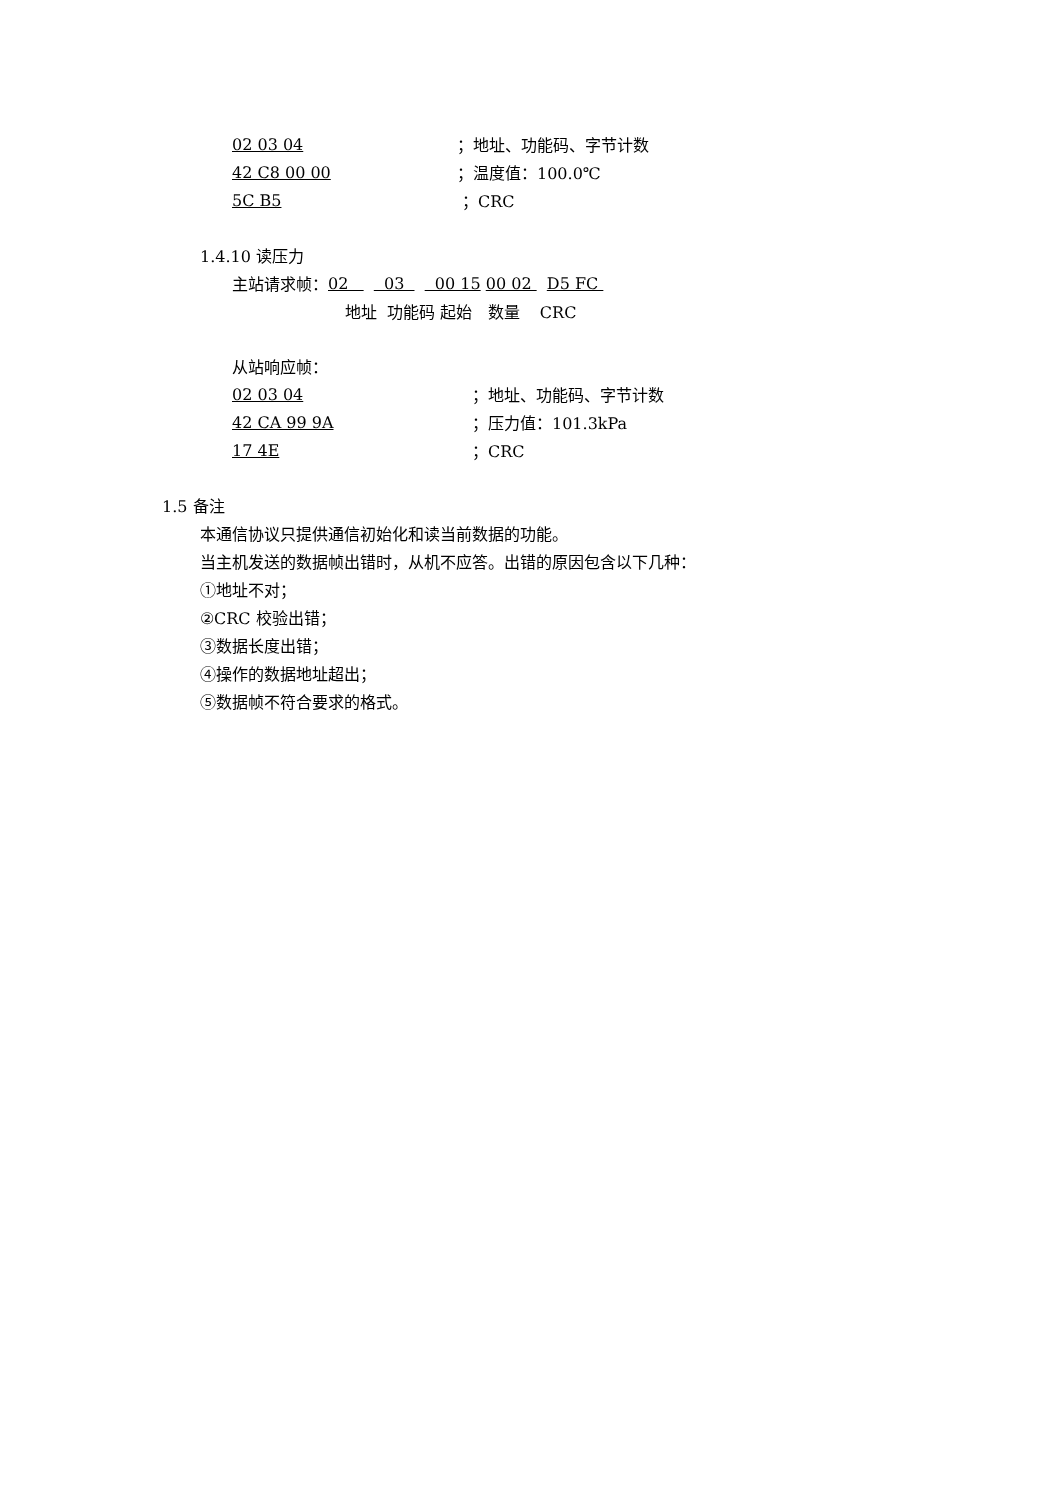02 03 04 ；地址、功能码、字节计数
42 C8 00 00 ；温度值：100.0℃
5C B5 ；CRC
1.4.10 读压力
主站请求帧： 02 03 00 15 00 02 D5 FC
地址 功能码 起始 数量 CRC
从站响应帧：
02 03 04 ；地址、功能码、字节计数
42 CA 99 9A ；压力值：101.3kPa
17 4E ；CRC
1.5 备注
本通信协议只提供通信初始化和读当前数据的功能。
当主机发送的数据帧出错时，从机不应答。出错的原因包含以下几种：
①地址不对；
②CRC 校验出错；
③数据长度出错；
④操作的数据地址超出；
⑤数据帧不符合要求的格式。